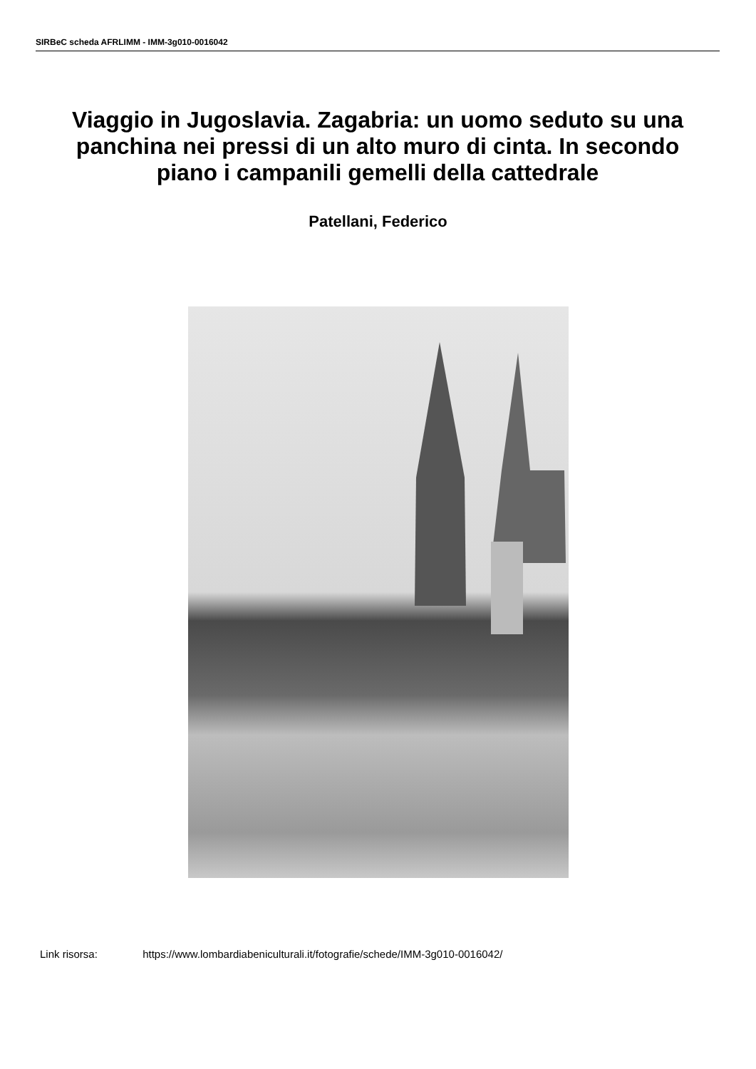SIRBeC scheda AFRLIMM - IMM-3g010-0016042
Viaggio in Jugoslavia. Zagabria: un uomo seduto su una panchina nei pressi di un alto muro di cinta. In secondo piano i campanili gemelli della cattedrale
Patellani, Federico
Link risorsa: https://www.lombardiabeniculturali.it/fotografie/schede/IMM-3g010-0016042/